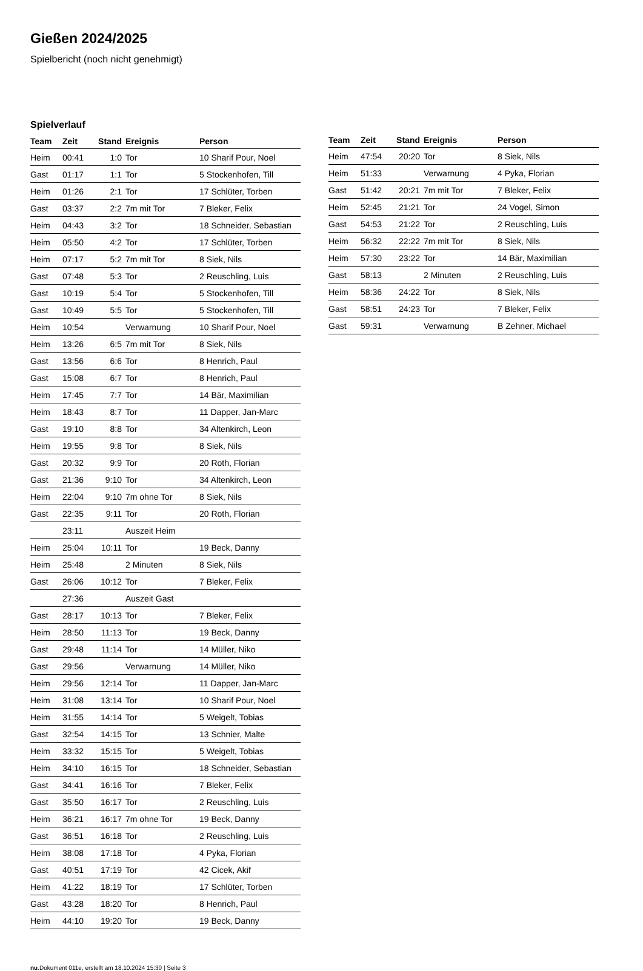Gießen 2024/2025
Spielbericht (noch nicht genehmigt)
Spielverlauf
| Team | Zeit | Stand | Ereignis | Person |
| --- | --- | --- | --- | --- |
| Heim | 00:41 | 1:0 | Tor | 10 Sharif Pour, Noel |
| Gast | 01:17 | 1:1 | Tor | 5 Stockenhofen, Till |
| Heim | 01:26 | 2:1 | Tor | 17 Schlüter, Torben |
| Gast | 03:37 | 2:2 | 7m mit Tor | 7 Bleker, Felix |
| Heim | 04:43 | 3:2 | Tor | 18 Schneider, Sebastian |
| Heim | 05:50 | 4:2 | Tor | 17 Schlüter, Torben |
| Heim | 07:17 | 5:2 | 7m mit Tor | 8 Siek, Nils |
| Gast | 07:48 | 5:3 | Tor | 2 Reuschling, Luis |
| Gast | 10:19 | 5:4 | Tor | 5 Stockenhofen, Till |
| Gast | 10:49 | 5:5 | Tor | 5 Stockenhofen, Till |
| Heim | 10:54 | | Verwarnung | 10 Sharif Pour, Noel |
| Heim | 13:26 | 6:5 | 7m mit Tor | 8 Siek, Nils |
| Gast | 13:56 | 6:6 | Tor | 8 Henrich, Paul |
| Gast | 15:08 | 6:7 | Tor | 8 Henrich, Paul |
| Heim | 17:45 | 7:7 | Tor | 14 Bär, Maximilian |
| Heim | 18:43 | 8:7 | Tor | 11 Dapper, Jan-Marc |
| Gast | 19:10 | 8:8 | Tor | 34 Altenkirch, Leon |
| Heim | 19:55 | 9:8 | Tor | 8 Siek, Nils |
| Gast | 20:32 | 9:9 | Tor | 20 Roth, Florian |
| Gast | 21:36 | 9:10 | Tor | 34 Altenkirch, Leon |
| Heim | 22:04 | 9:10 | 7m ohne Tor | 8 Siek, Nils |
| Gast | 22:35 | 9:11 | Tor | 20 Roth, Florian |
| | 23:11 | | Auszeit Heim | |
| Heim | 25:04 | 10:11 | Tor | 19 Beck, Danny |
| Heim | 25:48 | | 2 Minuten | 8 Siek, Nils |
| Gast | 26:06 | 10:12 | Tor | 7 Bleker, Felix |
| | 27:36 | | Auszeit Gast | |
| Gast | 28:17 | 10:13 | Tor | 7 Bleker, Felix |
| Heim | 28:50 | 11:13 | Tor | 19 Beck, Danny |
| Gast | 29:48 | 11:14 | Tor | 14 Müller, Niko |
| Gast | 29:56 | | Verwarnung | 14 Müller, Niko |
| Heim | 29:56 | 12:14 | Tor | 11 Dapper, Jan-Marc |
| Heim | 31:08 | 13:14 | Tor | 10 Sharif Pour, Noel |
| Heim | 31:55 | 14:14 | Tor | 5 Weigelt, Tobias |
| Gast | 32:54 | 14:15 | Tor | 13 Schnier, Malte |
| Heim | 33:32 | 15:15 | Tor | 5 Weigelt, Tobias |
| Heim | 34:10 | 16:15 | Tor | 18 Schneider, Sebastian |
| Gast | 34:41 | 16:16 | Tor | 7 Bleker, Felix |
| Gast | 35:50 | 16:17 | Tor | 2 Reuschling, Luis |
| Heim | 36:21 | 16:17 | 7m ohne Tor | 19 Beck, Danny |
| Gast | 36:51 | 16:18 | Tor | 2 Reuschling, Luis |
| Heim | 38:08 | 17:18 | Tor | 4 Pyka, Florian |
| Gast | 40:51 | 17:19 | Tor | 42 Cicek, Akif |
| Heim | 41:22 | 18:19 | Tor | 17 Schlüter, Torben |
| Gast | 43:28 | 18:20 | Tor | 8 Henrich, Paul |
| Heim | 44:10 | 19:20 | Tor | 19 Beck, Danny |
| Team | Zeit | Stand | Ereignis | Person |
| --- | --- | --- | --- | --- |
| Heim | 47:54 | 20:20 | Tor | 8 Siek, Nils |
| Heim | 51:33 | | Verwarnung | 4 Pyka, Florian |
| Gast | 51:42 | 20:21 | 7m mit Tor | 7 Bleker, Felix |
| Heim | 52:45 | 21:21 | Tor | 24 Vogel, Simon |
| Gast | 54:53 | 21:22 | Tor | 2 Reuschling, Luis |
| Heim | 56:32 | 22:22 | 7m mit Tor | 8 Siek, Nils |
| Heim | 57:30 | 23:22 | Tor | 14 Bär, Maximilian |
| Gast | 58:13 | | 2 Minuten | 2 Reuschling, Luis |
| Heim | 58:36 | 24:22 | Tor | 8 Siek, Nils |
| Gast | 58:51 | 24:23 | Tor | 7 Bleker, Felix |
| Gast | 59:31 | | Verwarnung | B Zehner, Michael |
nu.Dokument 011e, erstellt am 18.10.2024 15:30 | Seite 3